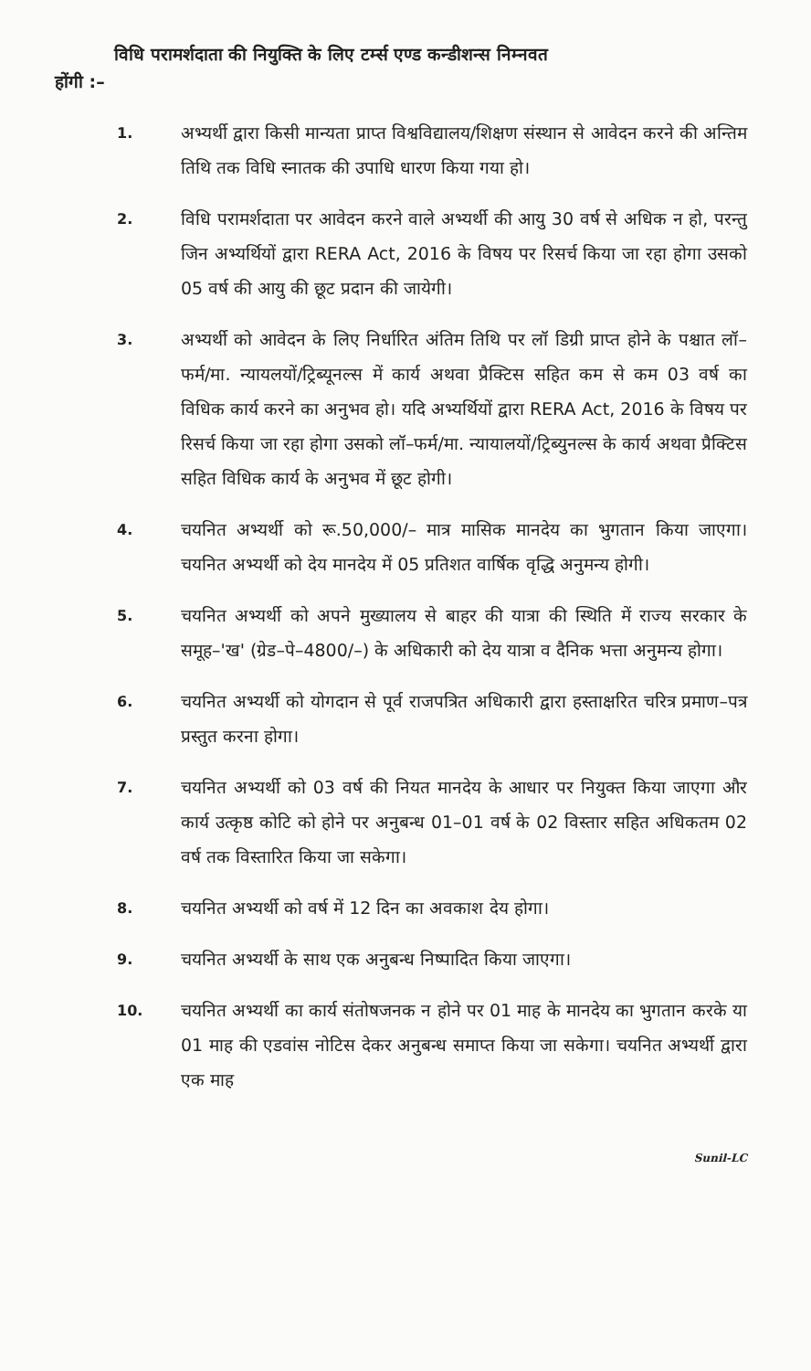विधि परामर्शदाता की नियुक्ति के लिए टर्म्स एण्ड कन्डीशन्स निम्नवत
होंगी :–
1.
अभ्यर्थी द्वारा किसी मान्यता प्राप्त विश्वविद्यालय/शिक्षण संस्थान से आवेदन करने की अन्तिम तिथि तक विधि स्नातक की उपाधि धारण किया गया हो।
2.
विधि परामर्शदाता पर आवेदन करने वाले अभ्यर्थी की आयु 30 वर्ष से अधिक न हो, परन्तु जिन अभ्यर्थियों द्वारा RERA Act, 2016 के विषय पर रिसर्च किया जा रहा होगा उसको 05 वर्ष की आयु की छूट प्रदान की जायेगी।
3.
अभ्यर्थी को आवेदन के लिए निर्धारित अंतिम तिथि पर लॉ डिग्री प्राप्त होने के पश्चात लॉ–फर्म/मा. न्यायलयों/ट्रिब्यूनल्स में कार्य अथवा प्रैक्टिस सहित कम से कम 03 वर्ष का विधिक कार्य करने का अनुभव हो। यदि अभ्यर्थियों द्वारा RERA Act, 2016 के विषय पर रिसर्च किया जा रहा होगा उसको लॉ–फर्म/मा. न्यायालयों/ट्रिब्युनल्स के कार्य अथवा प्रैक्टिस सहित विधिक कार्य के अनुभव में छूट होगी।
4.
चयनित अभ्यर्थी को रू.50,000/– मात्र मासिक मानदेय का भुगतान किया जाएगा। चयनित अभ्यर्थी को देय मानदेय में 05 प्रतिशत वार्षिक वृद्धि अनुमन्य होगी।
5.
चयनित अभ्यर्थी को अपने मुख्यालय से बाहर की यात्रा की स्थिति में राज्य सरकार के समूह–'ख' (ग्रेड–पे–4800/–) के अधिकारी को देय यात्रा व दैनिक भत्ता अनुमन्य होगा।
6.
चयनित अभ्यर्थी को योगदान से पूर्व राजपत्रित अधिकारी द्वारा हस्ताक्षरित चरित्र प्रमाण–पत्र प्रस्तुत करना होगा।
7.
चयनित अभ्यर्थी को 03 वर्ष की नियत मानदेय के आधार पर नियुक्त किया जाएगा और कार्य उत्कृष्ठ कोटि को होने पर अनुबन्ध 01–01 वर्ष के 02 विस्तार सहित अधिकतम 02 वर्ष तक विस्तारित किया जा सकेगा।
8.
चयनित अभ्यर्थी को वर्ष में 12 दिन का अवकाश देय होगा।
9.
चयनित अभ्यर्थी के साथ एक अनुबन्ध निष्पादित किया जाएगा।
10.
चयनित अभ्यर्थी का कार्य संतोषजनक न होने पर 01 माह के मानदेय का भुगतान करके या 01 माह की एडवांस नोटिस देकर अनुबन्ध समाप्त किया जा सकेगा। चयनित अभ्यर्थी द्वारा एक माह
Sunil-LC